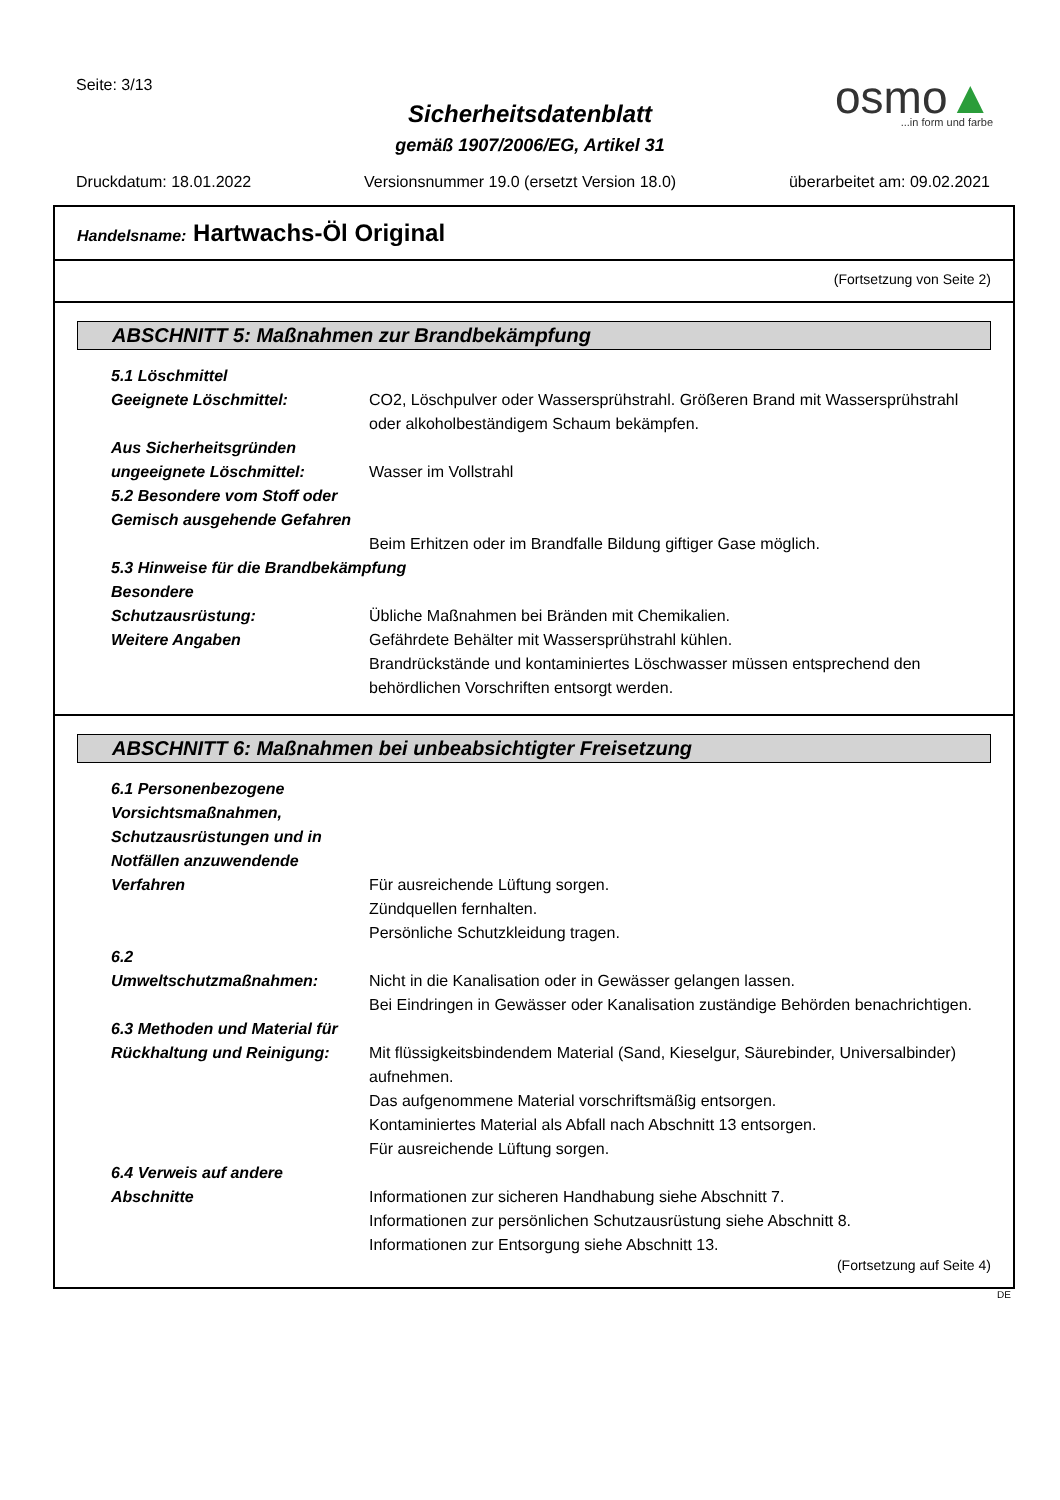Seite: 3/13
Sicherheitsdatenblatt
gemäß 1907/2006/EG, Artikel 31
osmo▲...in form und farbe
Druckdatum: 18.01.2022 Versionsnummer 19.0 (ersetzt Version 18.0) überarbeitet am: 09.02.2021
Handelsname: Hartwachs-Öl Original
(Fortsetzung von Seite 2)
ABSCHNITT 5: Maßnahmen zur Brandbekämpfung
5.1 Löschmittel
Geeignete Löschmittel: CO2, Löschpulver oder Wassersprühstrahl. Größeren Brand mit Wassersprühstrahl oder alkoholbeständigem Schaum bekämpfen.
Aus Sicherheitsgründen
ungeeignete Löschmittel:
Wasser im Vollstrahl
5.2 Besondere vom Stoff oder Gemisch ausgehende Gefahren
Beim Erhitzen oder im Brandfalle Bildung giftiger Gase möglich.
5.3 Hinweise für die Brandbekämpfung
Besondere
Schutzausrüstung:
Übliche Maßnahmen bei Bränden mit Chemikalien.
Weitere Angaben Gefährdete Behälter mit Wassersprühstrahl kühlen.
Brandrückstände und kontaminiertes Löschwasser müssen entsprechend den behördlichen Vorschriften entsorgt werden.
ABSCHNITT 6: Maßnahmen bei unbeabsichtigter Freisetzung
6.1 Personenbezogene Vorsichtsmaßnahmen, Schutzausrüstungen und in Notfällen anzuwendende Verfahren
Für ausreichende Lüftung sorgen.
Zündquellen fernhalten.
Persönliche Schutzkleidung tragen.
6.2
Umweltschutzmaßnahmen:
Nicht in die Kanalisation oder in Gewässer gelangen lassen.
Bei Eindringen in Gewässer oder Kanalisation zuständige Behörden benachrichtigen.
6.3 Methoden und Material für Rückhaltung und Reinigung:
Mit flüssigkeitsbindendem Material (Sand, Kieselgur, Säurebinder, Universalbinder) aufnehmen.
Das aufgenommene Material vorschriftsmäßig entsorgen.
Kontaminiertes Material als Abfall nach Abschnitt 13 entsorgen.
Für ausreichende Lüftung sorgen.
6.4 Verweis auf andere Abschnitte
Informationen zur sicheren Handhabung siehe Abschnitt 7.
Informationen zur persönlichen Schutzausrüstung siehe Abschnitt 8.
Informationen zur Entsorgung siehe Abschnitt 13.
(Fortsetzung auf Seite 4)
DE